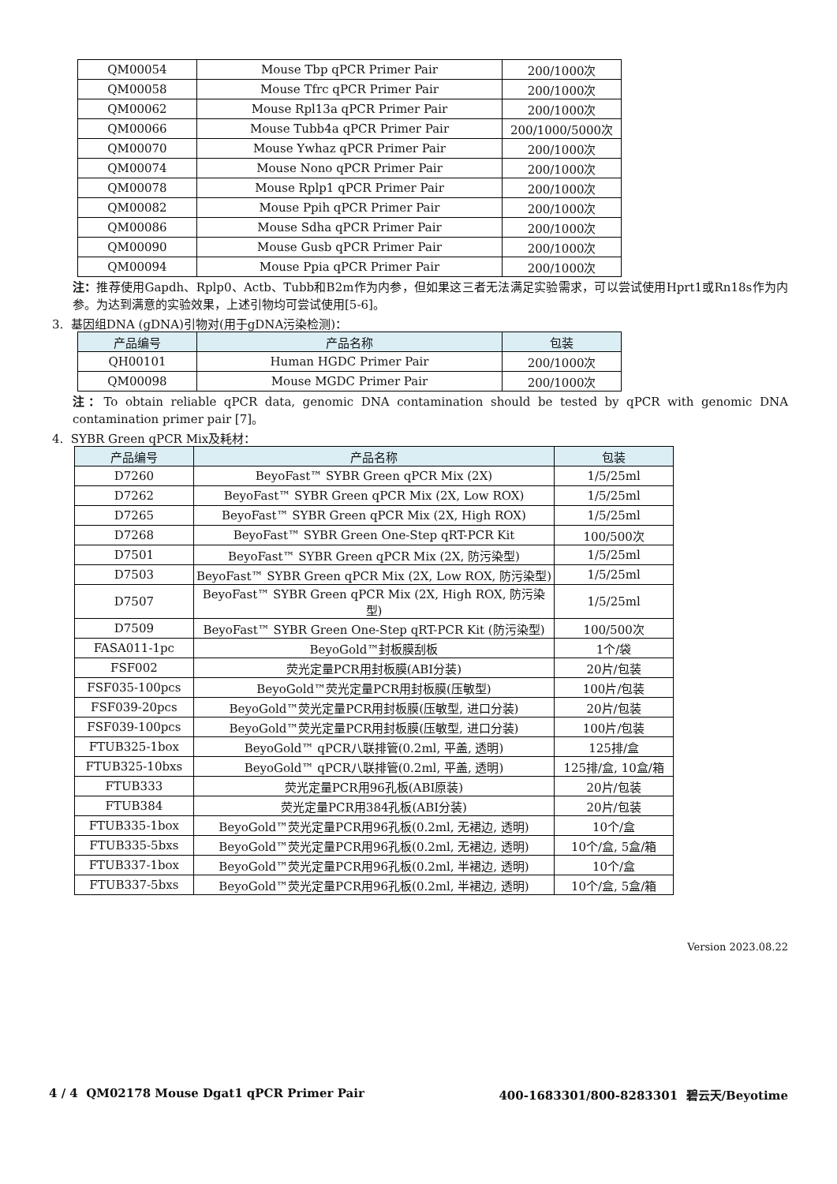| QM00054 | Mouse Tbp qPCR Primer Pair | 200/1000次 |
| QM00058 | Mouse Tfrc qPCR Primer Pair | 200/1000次 |
| QM00062 | Mouse Rpl13a qPCR Primer Pair | 200/1000次 |
| QM00066 | Mouse Tubb4a qPCR Primer Pair | 200/1000/5000次 |
| QM00070 | Mouse Ywhaz qPCR Primer Pair | 200/1000次 |
| QM00074 | Mouse Nono qPCR Primer Pair | 200/1000次 |
| QM00078 | Mouse Rplp1 qPCR Primer Pair | 200/1000次 |
| QM00082 | Mouse Ppih qPCR Primer Pair | 200/1000次 |
| QM00086 | Mouse Sdha qPCR Primer Pair | 200/1000次 |
| QM00090 | Mouse Gusb qPCR Primer Pair | 200/1000次 |
| QM00094 | Mouse Ppia qPCR Primer Pair | 200/1000次 |
注：推荐使用Gapdh、Rplp0、Actb、Tubb和B2m作为内参，但如果这三者无法满足实验需求，可以尝试使用Hprt1或Rn18s作为内参。为达到满意的实验效果，上述引物均可尝试使用[5-6]。
3. 基因组DNA (gDNA)引物对(用于gDNA污染检测)：
| 产品编号 | 产品名称 | 包装 |
| --- | --- | --- |
| QH00101 | Human HGDC Primer Pair | 200/1000次 |
| QM00098 | Mouse MGDC Primer Pair | 200/1000次 |
注：To obtain reliable qPCR data, genomic DNA contamination should be tested by qPCR with genomic DNA contamination primer pair [7]。
4. SYBR Green qPCR Mix及耗材：
| 产品编号 | 产品名称 | 包装 |
| --- | --- | --- |
| D7260 | BeyoFast™ SYBR Green qPCR Mix (2X) | 1/5/25ml |
| D7262 | BeyoFast™ SYBR Green qPCR Mix (2X, Low ROX) | 1/5/25ml |
| D7265 | BeyoFast™ SYBR Green qPCR Mix (2X, High ROX) | 1/5/25ml |
| D7268 | BeyoFast™ SYBR Green One-Step qRT-PCR Kit | 100/500次 |
| D7501 | BeyoFast™ SYBR Green qPCR Mix (2X, 防污染型) | 1/5/25ml |
| D7503 | BeyoFast™ SYBR Green qPCR Mix (2X, Low ROX, 防污染型) | 1/5/25ml |
| D7507 | BeyoFast™ SYBR Green qPCR Mix (2X, High ROX, 防污染型) | 1/5/25ml |
| D7509 | BeyoFast™ SYBR Green One-Step qRT-PCR Kit (防污染型) | 100/500次 |
| FASA011-1pc | BeyoGold™封板膜刮板 | 1个/袋 |
| FSF002 | 荧光定量PCR用封板膜(ABI分装) | 20片/包装 |
| FSF035-100pcs | BeyoGold™荧光定量PCR用封板膜(压敏型) | 100片/包装 |
| FSF039-20pcs | BeyoGold™荧光定量PCR用封板膜(压敏型, 进口分装) | 20片/包装 |
| FSF039-100pcs | BeyoGold™荧光定量PCR用封板膜(压敏型, 进口分装) | 100片/包装 |
| FTUB325-1box | BeyoGold™ qPCR八联排管(0.2ml, 平盖, 透明) | 125排/盒 |
| FTUB325-10bxs | BeyoGold™ qPCR八联排管(0.2ml, 平盖, 透明) | 125排/盒, 10盒/箱 |
| FTUB333 | 荧光定量PCR用96孔板(ABI原装) | 20片/包装 |
| FTUB384 | 荧光定量PCR用384孔板(ABI分装) | 20片/包装 |
| FTUB335-1box | BeyoGold™荧光定量PCR用96孔板(0.2ml, 无裙边, 透明) | 10个/盒 |
| FTUB335-5bxs | BeyoGold™荧光定量PCR用96孔板(0.2ml, 无裙边, 透明) | 10个/盒, 5盒/箱 |
| FTUB337-1box | BeyoGold™荧光定量PCR用96孔板(0.2ml, 半裙边, 透明) | 10个/盒 |
| FTUB337-5bxs | BeyoGold™荧光定量PCR用96孔板(0.2ml, 半裙边, 透明) | 10个/盒, 5盒/箱 |
Version 2023.08.22
4 / 4 QM02178 Mouse Dgat1 qPCR Primer Pair 400-1683301/800-8283301 碧云天/Beyotime